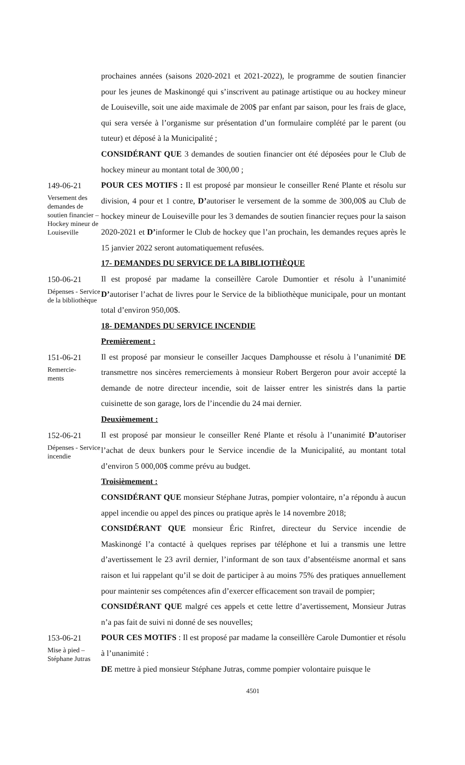prochaines années (saisons 2020-2021 et 2021-2022), le programme de soutien financier pour les jeunes de Maskinongé qui s’inscrivent au patinage artistique ou au hockey mineur de Louiseville, soit une aide maximale de 200$ par enfant par saison, pour les frais de glace, qui sera versée à l’organisme sur présentation d’un formulaire complété par le parent (ou tuteur) et déposé à la Municipalité ;
CONSIDÉRANT QUE 3 demandes de soutien financier ont été déposées pour le Club de hockey mineur au montant total de 300,00 ;
149-06-21
Versement des demandes de soutien financier – Hockey mineur de Louiseville
POUR CES MOTIFS : Il est proposé par monsieur le conseiller René Plante et résolu sur division, 4 pour et 1 contre, D’autoriser le versement de la somme de 300,00$ au Club de hockey mineur de Louiseville pour les 3 demandes de soutien financier reçues pour la saison 2020-2021 et D’informer le Club de hockey que l’an prochain, les demandes reçues après le 15 janvier 2022 seront automatiquement refusées.
17- DEMANDES DU SERVICE DE LA BIBLIOTHÈQUE
150-06-21
Dépenses - Service de la bibliothèque
Il est proposé par madame la conseillère Carole Dumontier et résolu à l’unanimité D’autoriser l’achat de livres pour le Service de la bibliothèque municipale, pour un montant total d’environ 950,00$.
18- DEMANDES DU SERVICE INCENDIE
Premièrement :
151-06-21
Remercie-
ments
Il est proposé par monsieur le conseiller Jacques Damphousse et résolu à l’unanimité DE transmettre nos sincères remerciements à monsieur Robert Bergeron pour avoir accepté la demande de notre directeur incendie, soit de laisser entrer les sinistrés dans la partie cuisinette de son garage, lors de l’incendie du 24 mai dernier.
Deuxièmement :
152-06-21
Dépenses - Service incendie
Il est proposé par monsieur le conseiller René Plante et résolu à l’unanimité D’autoriser l’achat de deux bunkers pour le Service incendie de la Municipalité, au montant total d’environ 5 000,00$ comme prévu au budget.
Troisièmement :
CONSIDÉRANT QUE monsieur Stéphane Jutras, pompier volontaire, n’a répondu à aucun appel incendie ou appel des pinces ou pratique après le 14 novembre 2018;
CONSIDÉRANT QUE monsieur Éric Rinfret, directeur du Service incendie de Maskinongé l’a contacté à quelques reprises par téléphone et lui a transmis une lettre d’avertissement le 23 avril dernier, l’informant de son taux d’absentéisme anormal et sans raison et lui rappelant qu’il se doit de participer à au moins 75% des pratiques annuellement pour maintenir ses compétences afin d’exercer efficacement son travail de pompier;
CONSIDÉRANT QUE malgré ces appels et cette lettre d’avertissement, Monsieur Jutras n’a pas fait de suivi ni donné de ses nouvelles;
153-06-21
Mise à pied – Stéphane Jutras
POUR CES MOTIFS : Il est proposé par madame la conseillère Carole Dumontier et résolu à l’unanimité :
DE mettre à pied monsieur Stéphane Jutras, comme pompier volontaire puisque le
4501